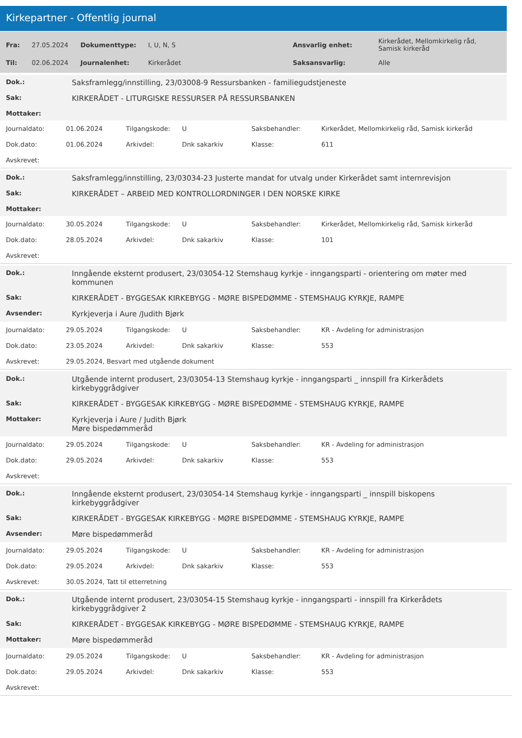Kirkepartner - Offentlig journal
| Fra: | 27.05.2024 | Dokumenttype: | I, U, N, S | Ansvarlig enhet: | Kirkerådet, Mellomkirkelig råd, Samisk kirkeråd |
| Til: | 02.06.2024 | Journalenhet: | Kirkerådet | Saksansvarlig: | Alle |
| Dok.: | Saksframlegg/innstilling, 23/03008-9 Ressursbanken - familiegudstjeneste |
| Sak: | KIRKERÅDET - LITURGISKE RESSURSER PÅ RESSURSBANKEN |
| Mottaker: | |
| Journaldato: | 01.06.2024 | Tilgangskode: | U | Saksbehandler: | Kirkerådet, Mellomkirkelig råd, Samisk kirkeråd |
| Dok.dato: | 01.06.2024 | Arkivdel: | Dnk sakarkiv | Klasse: | 611 |
| Avskrevet: | | | | | |
| Dok.: | Saksframlegg/innstilling, 23/03034-23 Justerte mandat for utvalg under Kirkerådet samt internrevisjon |
| Sak: | KIRKERÅDET – ARBEID MED KONTROLLORDNINGER I DEN NORSKE KIRKE |
| Mottaker: | |
| Journaldato: | 30.05.2024 | Tilgangskode: | U | Saksbehandler: | Kirkerådet, Mellomkirkelig råd, Samisk kirkeråd |
| Dok.dato: | 28.05.2024 | Arkivdel: | Dnk sakarkiv | Klasse: | 101 |
| Avskrevet: | | | | | |
| Dok.: | Inngående eksternt produsert, 23/03054-12 Stemshaug kyrkje - inngangsparti - orientering om møter med kommunen |
| Sak: | KIRKERÅDET - BYGGESAK KIRKEBYGG - MØRE BISPEDØMME - STEMSHAUG KYRKJE, RAMPE |
| Avsender: | Kyrkjeverja i Aure /Judith Bjørk |
| Journaldato: | 29.05.2024 | Tilgangskode: | U | Saksbehandler: | KR - Avdeling for administrasjon |
| Dok.dato: | 23.05.2024 | Arkivdel: | Dnk sakarkiv | Klasse: | 553 |
| Avskrevet: | 29.05.2024, Besvart med utgående dokument | | | | |
| Dok.: | Utgående internt produsert, 23/03054-13 Stemshaug kyrkje - inngangsparti _ innspill fra Kirkerådets kirkebyggrådgiver |
| Sak: | KIRKERÅDET - BYGGESAK KIRKEBYGG - MØRE BISPEDØMME - STEMSHAUG KYRKJE, RAMPE |
| Mottaker: | Kyrkjeverja i Aure / Judith Bjørk Møre bispedømmeråd |
| Journaldato: | 29.05.2024 | Tilgangskode: | U | Saksbehandler: | KR - Avdeling for administrasjon |
| Dok.dato: | 29.05.2024 | Arkivdel: | Dnk sakarkiv | Klasse: | 553 |
| Avskrevet: | | | | | |
| Dok.: | Inngående eksternt produsert, 23/03054-14 Stemshaug kyrkje - inngangsparti _ innspill biskopens kirkebyggrådgiver |
| Sak: | KIRKERÅDET - BYGGESAK KIRKEBYGG - MØRE BISPEDØMME - STEMSHAUG KYRKJE, RAMPE |
| Avsender: | Møre bispedømmeråd |
| Journaldato: | 29.05.2024 | Tilgangskode: | U | Saksbehandler: | KR - Avdeling for administrasjon |
| Dok.dato: | 29.05.2024 | Arkivdel: | Dnk sakarkiv | Klasse: | 553 |
| Avskrevet: | 30.05.2024, Tatt til etterretning | | | | |
| Dok.: | Utgående internt produsert, 23/03054-15 Stemshaug kyrkje - inngangsparti - innspill fra Kirkerådets kirkebyggrådgiver 2 |
| Sak: | KIRKERÅDET - BYGGESAK KIRKEBYGG - MØRE BISPEDØMME - STEMSHAUG KYRKJE, RAMPE |
| Mottaker: | Møre bispedømmeråd |
| Journaldato: | 29.05.2024 | Tilgangskode: | U | Saksbehandler: | KR - Avdeling for administrasjon |
| Dok.dato: | 29.05.2024 | Arkivdel: | Dnk sakarkiv | Klasse: | 553 |
| Avskrevet: | | | | | |